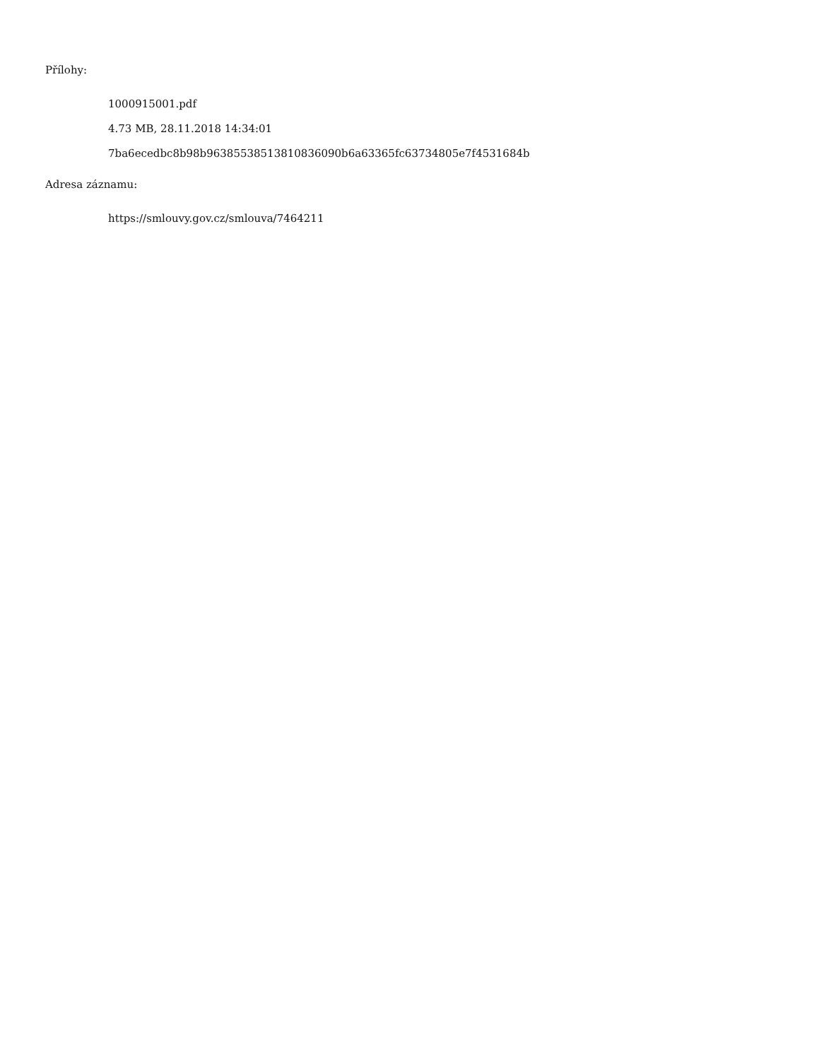Přílohy:
1000915001.pdf
4.73 MB, 28.11.2018 14:34:01
7ba6ecedbc8b98b96385538513810836090b6a63365fc63734805e7f4531684b
Adresa záznamu:
https://smlouvy.gov.cz/smlouva/7464211